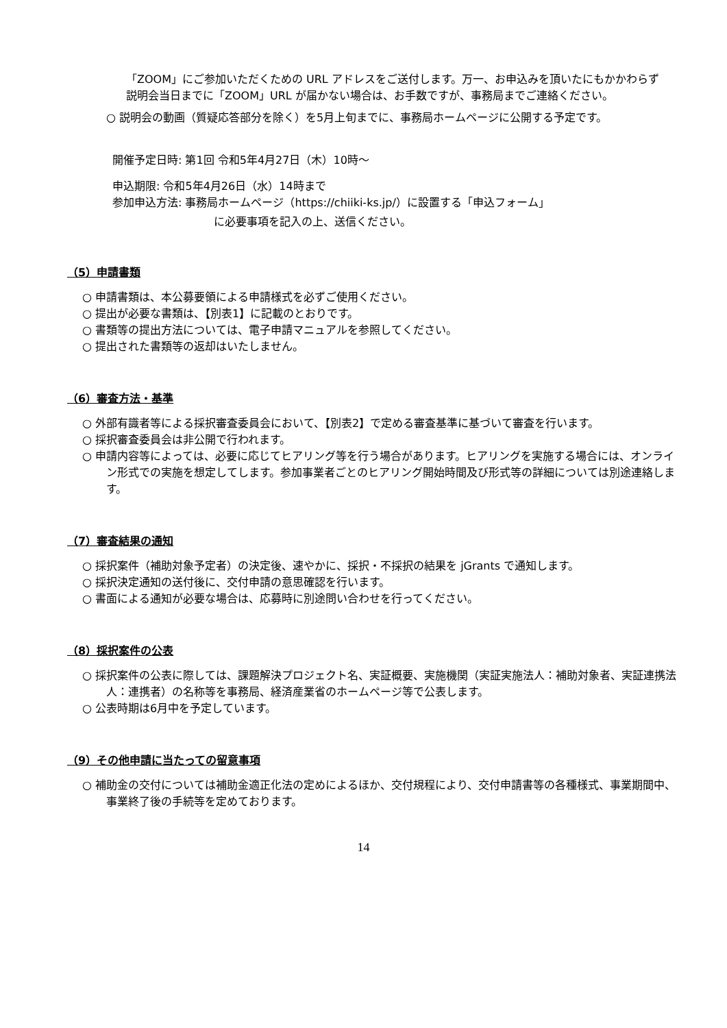「ZOOM」にご参加いただくための URL アドレスをご送付します。万一、お申込みを頂いたにもかかわらず説明会当日までに「ZOOM」URL が届かない場合は、お手数ですが、事務局までご連絡ください。
○ 説明会の動画（質疑応答部分を除く）を5月上旬までに、事務局ホームページに公開する予定です。
開催予定日時: 第1回 令和5年4月27日（木）10時～
申込期限: 令和5年4月26日（水）14時まで
参加申込方法: 事務局ホームページ（https://chiiki-ks.jp/）に設置する「申込フォーム」
に必要事項を記入の上、送信ください。
（5）申請書類
○ 申請書類は、本公募要領による申請様式を必ずご使用ください。
○ 提出が必要な書類は、【別表1】に記載のとおりです。
○ 書類等の提出方法については、電子申請マニュアルを参照してください。
○ 提出された書類等の返却はいたしません。
（6）審査方法・基準
○ 外部有識者等による採択審査委員会において、【別表2】で定める審査基準に基づいて審査を行います。
○ 採択審査委員会は非公開で行われます。
○ 申請内容等によっては、必要に応じてヒアリング等を行う場合があります。ヒアリングを実施する場合には、オンライン形式での実施を想定してします。参加事業者ごとのヒアリング開始時間及び形式等の詳細については別途連絡します。
（7）審査結果の通知
○ 採択案件（補助対象予定者）の決定後、速やかに、採択・不採択の結果を jGrants で通知します。
○ 採択決定通知の送付後に、交付申請の意思確認を行います。
○ 書面による通知が必要な場合は、応募時に別途問い合わせを行ってください。
（8）採択案件の公表
○ 採択案件の公表に際しては、課題解決プロジェクト名、実証概要、実施機関（実証実施法人：補助対象者、実証連携法人：連携者）の名称等を事務局、経済産業省のホームページ等で公表します。
○ 公表時期は6月中を予定しています。
（9）その他申請に当たっての留意事項
○ 補助金の交付については補助金適正化法の定めによるほか、交付規程により、交付申請書等の各種様式、事業期間中、事業終了後の手続等を定めております。
14